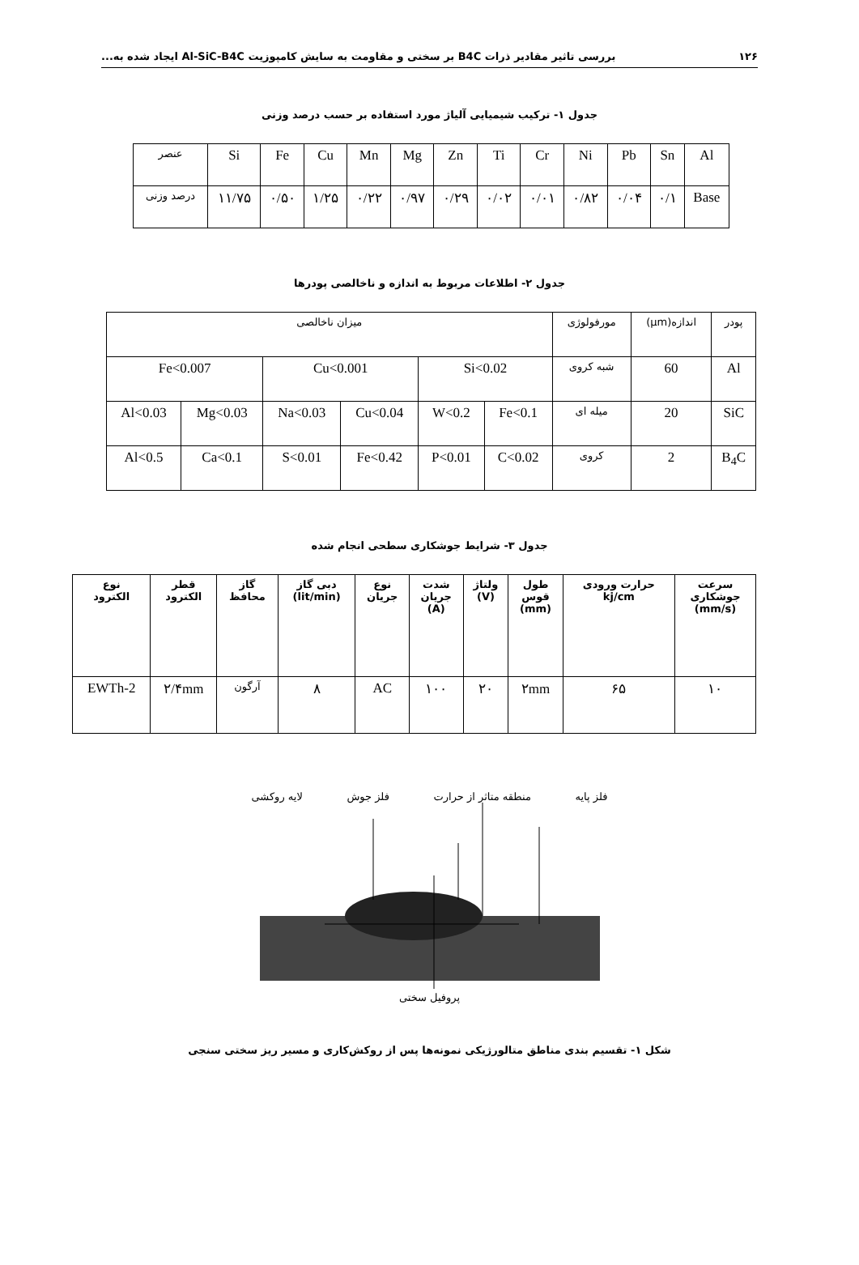۱۲۶ بررسی تاثیر مقادیر ذرات B4C بر سختی و مقاومت به سایش کامپوزیت Al-SiC-B4C ایجاد شده به...
جدول ۱- ترکیب شیمیایی آلیاژ مورد استفاده بر حسب درصد وزنی
| عنصر | Si | Fe | Cu | Mn | Mg | Zn | Ti | Cr | Ni | Pb | Sn | Al |
| درصد وزنی | ۱۱/۷۵ | ۰/۵۰ | ۱/۲۵ | ۰/۲۲ | ۰/۹۷ | ۰/۲۹ | ۰/۰۲ | ۰/۰۱ | ۰/۸۲ | ۰/۰۴ | ۰/۱ | Base |
جدول ۲- اطلاعات مربوط به اندازه و ناخالصی پودرها
| پودر | اندازه(μm) | مورفولوژی | میزان ناخالصی | | | | | |
| Al | 60 | شبه کروی | Si<0.02 | | Cu<0.001 | | Fe<0.007 | |
| SiC | 20 | میله ای | Fe<0.1 | W<0.2 | Cu<0.04 | Na<0.03 | Mg<0.03 | Al<0.03 |
| B<sub>4</sub>C | 2 | کروی | C<0.02 | P<0.01 | Fe<0.42 | S<0.01 | Ca<0.1 | Al<0.5 |
جدول ۳- شرایط جوشکاری سطحی انجام شده
| سرعت جوشکاری (mm/s) | حرارت ورودی kj/cm | طول قوس (mm) | ولتاژ (V) | شدت جریان (A) | نوع جریان | دبی گاز (lit/min) | گاز محافظ | قطر الکترود | نوع الکترود |
| ۱۰ | ۶۵ | ۲mm | ۲۰ | ۱۰۰ | AC | ۸ | آرگون | ۲/۴mm | EWTh-2 |
فلز پایه منطقه متاثر از حرارت فلز جوش لایه روکشی
پروفیل سختی
شکل ۱- تقسیم بندی مناطق متالورژیکی نمونه‌ها پس از روکش‌کاری و مسیر ریز سختی سنجی